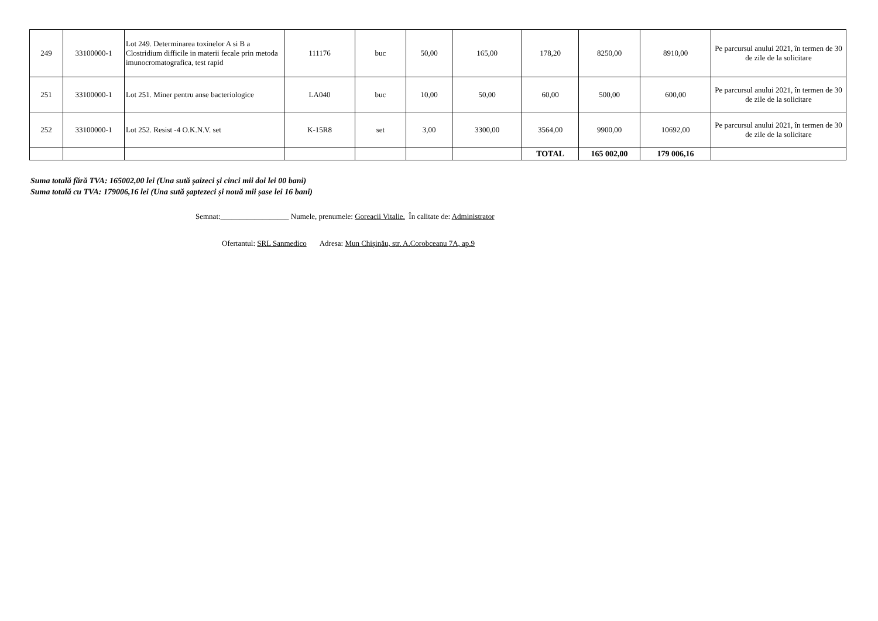| 249 | 33100000-1 | Lot 249. Determinarea toxinelor A si B a Clostridium difficile in materii fecale prin metoda imunocromatografica, test rapid | 111176 | buc | 50,00 | 165,00 | 178,20 | 8250,00 | 8910,00 | Pe parcursul anului 2021, în termen de 30 de zile de la solicitare |
| 251 | 33100000-1 | Lot 251. Miner pentru anse bacteriologice | LA040 | buc | 10,00 | 50,00 | 60,00 | 500,00 | 600,00 | Pe parcursul anului 2021, în termen de 30 de zile de la solicitare |
| 252 | 33100000-1 | Lot 252. Resist -4 O.K.N.V. set | K-15R8 | set | 3,00 | 3300,00 | 3564,00 | 9900,00 | 10692,00 | Pe parcursul anului 2021, în termen de 30 de zile de la solicitare |
| | | | | | | | TOTAL | 165 002,00 | 179 006,16 | |
Suma totală fără TVA: 165002,00 lei (Una sută șaizeci și cinci mii doi lei 00 bani)
Suma totală cu TVA: 179006,16 lei (Una sută șaptezeci și nouă mii șase lei 16 bani)
Semnat:__________________ Numele, prenumele: Goreacii Vitalie. În calitate de: Administrator
Ofertantul: SRL Sanmedico Adresa: Mun Chişinău, str. A.Corobceanu 7A, ap.9